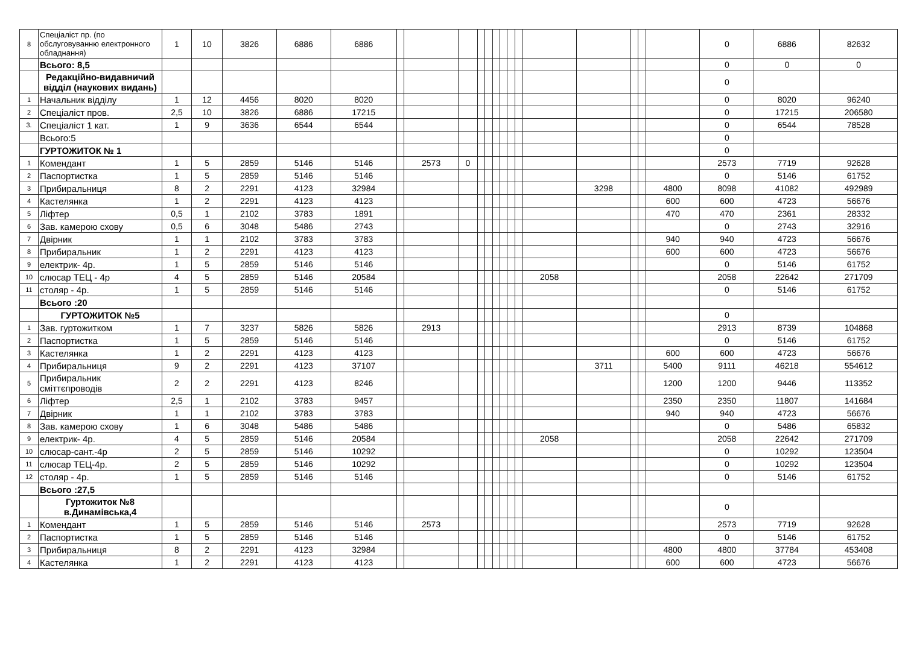| 8 | Спеціаліст пр. (по обслуговуванню електронного обладнання) | 1 | 10 | 3826 | 6886 | 6886 | | | | | | | | | | | | | | | 0 | 6886 | 82632 |
| | Всього: 8,5 | | | | | | | | | | | | | | | | | | | | 0 | 0 | 0 |
| | Редакційно-видавничий відділ (наукових видань) | | | | | | | | | | | | | | | | | | | | 0 | | |
| 1 | Начальник відділу | 1 | 12 | 4456 | 8020 | 8020 | | | | | | | | | | | | | | | 0 | 8020 | 96240 |
| 2 | Спеціаліст пров. | 2,5 | 10 | 3826 | 6886 | 17215 | | | | | | | | | | | | | | | 0 | 17215 | 206580 |
| 3. | Спеціаліст 1 кат. | 1 | 9 | 3636 | 6544 | 6544 | | | | | | | | | | | | | | | 0 | 6544 | 78528 |
| | Всього:5 | | | | | | | | | | | | | | | | | | | | 0 | | |
| | ГУРТОЖИТОК № 1 | | | | | | | | | | | | | | | | | | | | 0 | | |
| 1 | Комендант | 1 | 5 | 2859 | 5146 | 5146 | | 2573 | 0 | | | | | | | | | | | | 2573 | 7719 | 92628 |
| 2 | Паспортистка | 1 | 5 | 2859 | 5146 | 5146 | | | | | | | | | | | | | | | 0 | 5146 | 61752 |
| 3 | Прибиральниця | 8 | 2 | 2291 | 4123 | 32984 | | | | | | | | | | | 3298 | | | 4800 | 8098 | 41082 | 492989 |
| 4 | Кастелянка | 1 | 2 | 2291 | 4123 | 4123 | | | | | | | | | | | | | | 600 | 600 | 4723 | 56676 |
| 5 | Ліфтер | 0,5 | 1 | 2102 | 3783 | 1891 | | | | | | | | | | | | | | 470 | 470 | 2361 | 28332 |
| 6 | Зав. камерою схову | 0,5 | 6 | 3048 | 5486 | 2743 | | | | | | | | | | | | | | | 0 | 2743 | 32916 |
| 7 | Двірник | 1 | 1 | 2102 | 3783 | 3783 | | | | | | | | | | | | | | 940 | 940 | 4723 | 56676 |
| 8 | Прибиральник | 1 | 2 | 2291 | 4123 | 4123 | | | | | | | | | | | | | | 600 | 600 | 4723 | 56676 |
| 9 | електрик- 4р. | 1 | 5 | 2859 | 5146 | 5146 | | | | | | | | | | | | | | | 0 | 5146 | 61752 |
| 10 | слюсар ТЕЦ - 4р | 4 | 5 | 2859 | 5146 | 20584 | | | | | | | | | | 2058 | | | | | 2058 | 22642 | 271709 |
| 11 | столяр - 4р. | 1 | 5 | 2859 | 5146 | 5146 | | | | | | | | | | | | | | | 0 | 5146 | 61752 |
| | Всього :20 | | | | | | | | | | | | | | | | | | | | | | |
| | ГУРТОЖИТОК №5 | | | | | | | | | | | | | | | | | | | | 0 | | |
| 1 | Зав. гуртожитком | 1 | 7 | 3237 | 5826 | 5826 | | 2913 | | | | | | | | | | | | | 2913 | 8739 | 104868 |
| 2 | Паспортистка | 1 | 5 | 2859 | 5146 | 5146 | | | | | | | | | | | | | | | 0 | 5146 | 61752 |
| 3 | Кастелянка | 1 | 2 | 2291 | 4123 | 4123 | | | | | | | | | | | | | | 600 | 600 | 4723 | 56676 |
| 4 | Прибиральниця | 9 | 2 | 2291 | 4123 | 37107 | | | | | | | | | | | 3711 | | | 5400 | 9111 | 46218 | 554612 |
| 5 | Прибиральник сміттєпроводів | 2 | 2 | 2291 | 4123 | 8246 | | | | | | | | | | | | | | 1200 | 1200 | 9446 | 113352 |
| 6 | Ліфтер | 2,5 | 1 | 2102 | 3783 | 9457 | | | | | | | | | | | | | | 2350 | 2350 | 11807 | 141684 |
| 7 | Двірник | 1 | 1 | 2102 | 3783 | 3783 | | | | | | | | | | | | | | 940 | 940 | 4723 | 56676 |
| 8 | Зав. камерою схову | 1 | 6 | 3048 | 5486 | 5486 | | | | | | | | | | | | | | | 0 | 5486 | 65832 |
| 9 | електрик- 4р. | 4 | 5 | 2859 | 5146 | 20584 | | | | | | | | | | 2058 | | | | | 2058 | 22642 | 271709 |
| 10 | слюсар-сант.-4р | 2 | 5 | 2859 | 5146 | 10292 | | | | | | | | | | | | | | | 0 | 10292 | 123504 |
| 11 | слюсар ТЕЦ-4р. | 2 | 5 | 2859 | 5146 | 10292 | | | | | | | | | | | | | | | 0 | 10292 | 123504 |
| 12 | столяр - 4р. | 1 | 5 | 2859 | 5146 | 5146 | | | | | | | | | | | | | | | 0 | 5146 | 61752 |
| | Всього :27,5 | | | | | | | | | | | | | | | | | | | | | | |
| | Гуртожиток №8 в.Динамівська,4 | | | | | | | | | | | | | | | | | | | | 0 | | |
| 1 | Комендант | 1 | 5 | 2859 | 5146 | 5146 | | 2573 | | | | | | | | | | | | | 2573 | 7719 | 92628 |
| 2 | Паспортистка | 1 | 5 | 2859 | 5146 | 5146 | | | | | | | | | | | | | | | 0 | 5146 | 61752 |
| 3 | Прибиральниця | 8 | 2 | 2291 | 4123 | 32984 | | | | | | | | | | | | | | 4800 | 4800 | 37784 | 453408 |
| 4 | Кастелянка | 1 | 2 | 2291 | 4123 | 4123 | | | | | | | | | | | | | | 600 | 600 | 4723 | 56676 |